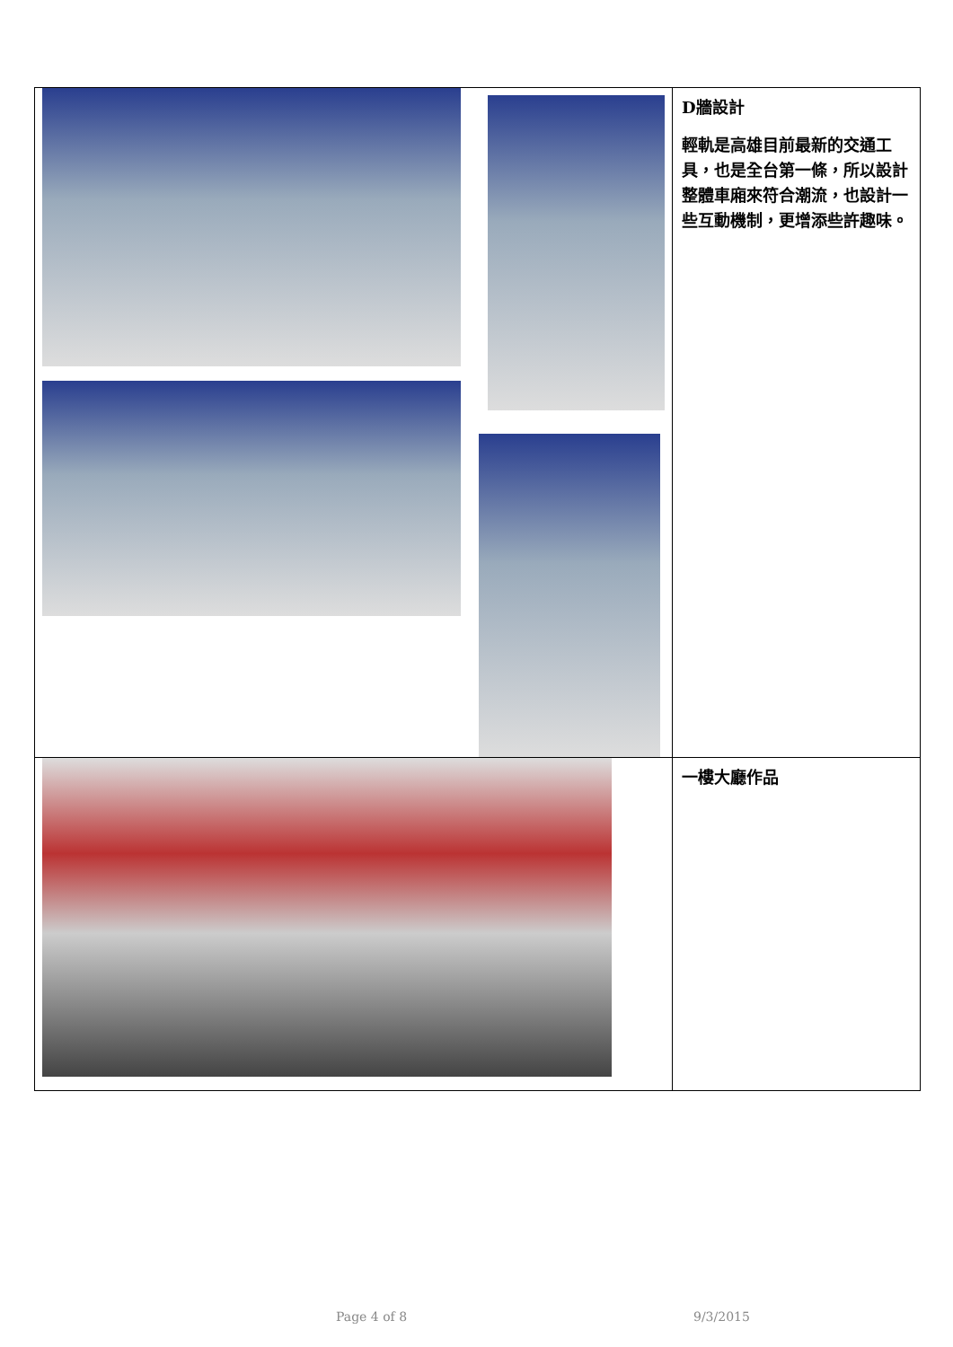| | D牆設計 輕軌是高雄目前最新的交通工具，也是全台第一條，所以設計整體車廂來符合潮流，也設計一些互動機制，更增添些許趣味。 |
| | 一樓大廳作品 |
Page 4 of 8 9/3/2015